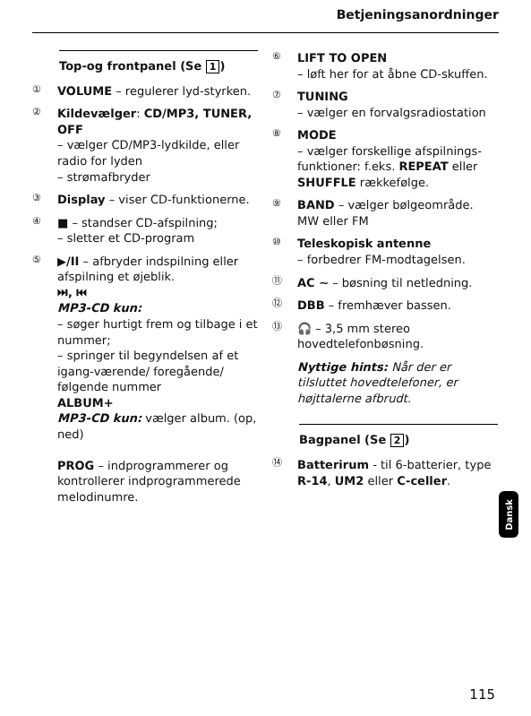Betjeningsanordninger
Top-og frontpanel (Se 1)
①
VOLUME – regulerer lyd-styrken.
②
Kildevælger: CD/MP3, TUNER, OFF
– vælger CD/MP3-lydkilde, eller radio for lyden
– strømafbryder
③
Display – viser CD-funktionerne.
④
■ – standser CD-afspilning;
– sletter et CD-program
⑤
▶/II – afbryder indspilning eller afspilning et øjeblik.
⏭, ⏮
MP3-CD kun:
– søger hurtigt frem og tilbage i et nummer;
– springer til begyndelsen af et igang-værende/ foregående/ følgende nummer
ALBUM+
MP3-CD kun: vælger album. (op, ned)
PROG – indprogrammerer og kontrollerer indprogrammerede melodinumre.
⑥
LIFT TO OPEN
– løft her for at åbne CD-skuffen.
⑦
TUNING
– vælger en forvalgsradiostation
⑧
MODE
– vælger forskellige afspilnings-funktioner: f.eks. REPEAT eller SHUFFLE rækkefølge.
⑨
BAND – vælger bølgeområde. MW eller FM
⑩
Teleskopisk antenne
– forbedrer FM-modtagelsen.
⑪
AC ~ – bøsning til netledning.
⑫
DBB – fremhæver bassen.
⑬
🎧 – 3,5 mm stereo hovedtelefonbøsning.
Nyttige hints: Når der er tilsluttet hovedtelefoner, er højttalerne afbrudt.
Bagpanel (Se 2)
⑭
Batterirum - til 6-batterier, type R-14, UM2 eller C-celler.
Dansk
115